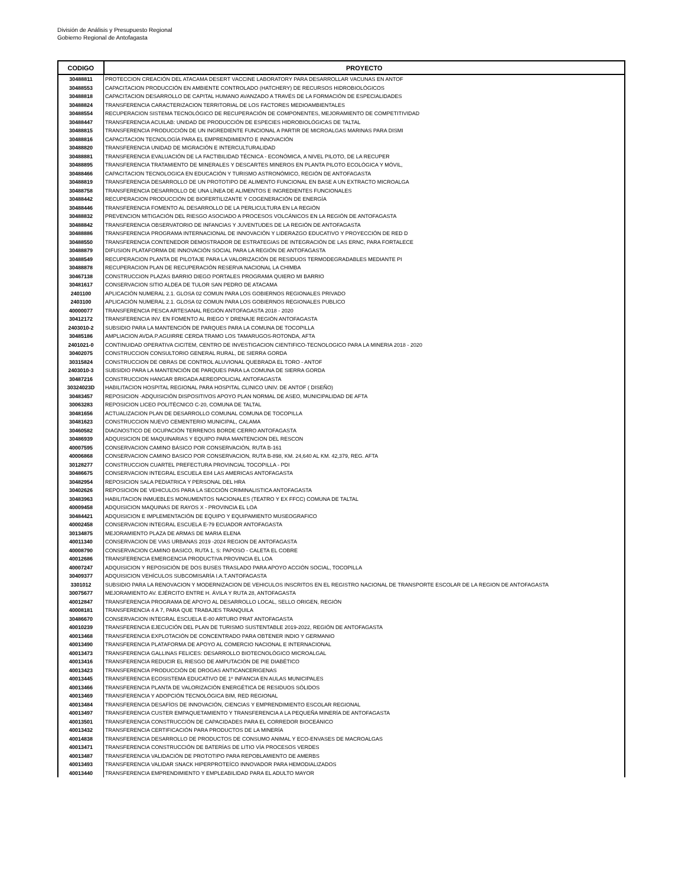División de Análisis y Presupuesto Regional
Gobierno Regional de Antofagasta
| CODIGO | PROYECTO |
| --- | --- |
| 30488811 | PROTECCION CREACIÓN DEL ATACAMA DESERT VACCINE LABORATORY PARA DESARROLLAR VACUNAS EN ANTOF |
| 30488553 | CAPACITACION PRODUCCIÓN EN AMBIENTE CONTROLADO (HATCHERY) DE RECURSOS HIDROBIOLÓGICOS |
| 30488818 | CAPACITACION DESARROLLO DE CAPITAL HUMANO AVANZADO A TRAVÉS DE LA FORMACIÓN DE ESPECIALIDADES |
| 30488824 | TRANSFERENCIA CARACTERIZACION TERRITORIAL DE LOS FACTORES MEDIOAMBIENTALES |
| 30488554 | RECUPERACION SISTEMA TECNOLÓGICO DE RECUPERACIÓN DE COMPONENTES, MEJORAMIENTO DE COMPETITIVIDAD |
| 30488447 | TRANSFERENCIA ACUILAB: UNIDAD DE PRODUCCIÓN DE ESPECIES HIDROBIOLÓGICAS DE TALTAL |
| 30488815 | TRANSFERENCIA PRODUCCIÓN DE UN INGREDIENTE FUNCIONAL A PARTIR DE MICROALGAS MARINAS PARA DISMI |
| 30488816 | CAPACITACION TECNOLOGÍA PARA EL EMPRENDIMIENTO E INNOVACIÓN |
| 30488820 | TRANSFERENCIA UNIDAD DE MIGRACIÓN E INTERCULTURALIDAD |
| 30488881 | TRANSFERENCIA EVALUACIÓN DE LA FACTIBILIDAD TÉCNICA - ECONÓMICA, A NIVEL PILOTO, DE LA RECUPER |
| 30488895 | TRANSFERENCIA TRATAMIENTO DE MINERALES Y DESCARTES MINEROS EN PLANTA PILOTO ECOLÓGICA Y MÓVIL, |
| 30488466 | CAPACITACION TECNOLOGICA EN EDUCACIÓN Y TURISMO ASTRONÓMICO, REGIÓN DE ANTOFAGASTA |
| 30488819 | TRANSFERENCIA DESARROLLO DE UN PROTOTIPO DE ALIMENTO FUNCIONAL EN BASE A UN EXTRACTO MICROALGA |
| 30488758 | TRANSFERENCIA DESARROLLO DE UNA LÍNEA DE ALIMENTOS E INGREDIENTES FUNCIONALES |
| 30488442 | RECUPERACION PRODUCCIÓN DE BIOFERTILIZANTE Y COGENERACIÓN DE ENERGÍA |
| 30488446 | TRANSFERENCIA FOMENTO AL DESARROLLO DE LA PERLICULTURA EN LA REGIÓN |
| 30488832 | PREVENCION MITIGACIÓN DEL RIESGO ASOCIADO A PROCESOS VOLCÁNICOS EN LA REGIÓN DE ANTOFAGASTA |
| 30488842 | TRANSFERENCIA OBSERVATORIO DE INFANCIAS Y JUVENTUDES DE LA REGIÓN DE ANTOFAGASTA |
| 30488886 | TRANSFERENCIA PROGRAMA INTERNACIONAL DE INNOVACIÓN Y LIDERAZGO EDUCATIVO Y PROYECCIÓN DE RED D |
| 30488550 | TRANSFERENCIA CONTENEDOR DEMOSTRADOR DE ESTRATEGIAS DE INTEGRACIÓN DE LAS ERNC, PARA FORTALECE |
| 30488879 | DIFUSION PLATAFORMA DE INNOVACIÓN SOCIAL PARA LA REGIÓN DE ANTOFAGASTA |
| 30488549 | RECUPERACION PLANTA DE PILOTAJE PARA LA VALORIZACIÓN DE RESIDUOS TERMODEGRADABLES MEDIANTE PI |
| 30488878 | RECUPERACION PLAN DE RECUPERACIÓN RESERVA NACIONAL LA CHIMBA |
| 30467138 | CONSTRUCCION PLAZAS BARRIO DIEGO PORTALES PROGRAMA QUIERO MI BARRIO |
| 30481617 | CONSERVACION SITIO ALDEA DE TULOR SAN PEDRO DE ATACAMA |
| 2401100 | APLICACIÓN NUMERAL 2.1. GLOSA 02 COMUN PARA LOS GOBIERNOS REGIONALES PRIVADO |
| 2403100 | APLICACIÓN NUMERAL 2.1. GLOSA 02 COMUN PARA LOS GOBIERNOS REGIONALES PUBLICO |
| 40000077 | TRANSFERENCIA PESCA ARTESANAL REGIÓN ANTOFAGASTA 2018 - 2020 |
| 30412172 | TRANSFERENCIA INV. EN FOMENTO AL RIEGO Y DRENAJE REGIÓN ANTOFAGASTA |
| 2403010-2 | SUBSIDIO PARA LA MANTENCIÓN DE PARQUES PARA LA COMUNA DE TOCOPILLA |
| 30485186 | AMPLIACION AVDA.P.AGUIRRE CERDA TRAMO LOS TAMARUGOS-ROTONDA, AFTA |
| 2401021-0 | CONTINUIDAD OPERATIVA CICITEM, CENTRO DE INVESTIGACION CIENTIFICO-TECNOLOGICO PARA LA MINERIA 2018 - 2020 |
| 30402075 | CONSTRUCCION CONSULTORIO GENERAL RURAL, DE SIERRA GORDA |
| 30315824 | CONSTRUCCION DE OBRAS DE CONTROL ALUVIONAL QUEBRADA EL TORO - ANTOF |
| 2403010-3 | SUBSIDIO PARA LA MANTENCIÓN DE PARQUES PARA LA COMUNA DE SIERRA GORDA |
| 30487216 | CONSTRUCCION HANGAR BRIGADA AEREOPOLICIAL ANTOFAGASTA |
| 30324023D | HABILITACION HOSPITAL REGIONAL PARA HOSPITAL CLINICO UNIV. DE ANTOF ( DISEÑO) |
| 30483457 | REPOSICION -ADQUISICIÓN DISPOSITIVOS APOYO PLAN NORMAL DE ASEO, MUNICIPALIDAD DE AFTA |
| 30063283 | REPOSICION LICEO POLITÉCNICO C-20, COMUNA DE TALTAL |
| 30481656 | ACTUALIZACION PLAN DE DESARROLLO COMUNAL COMUNA DE TOCOPILLA |
| 30481623 | CONSTRUCCION NUEVO CEMENTERIO MUNICIPAL, CALAMA |
| 30460582 | DIAGNOSTICO DE OCUPACIÓN TERRENOS BORDE CERRO ANTOFAGASTA |
| 30486939 | ADQUISICION DE MAQUINARIAS Y EQUIPO PARA MANTENCION DEL RESCON |
| 40007595 | CONSERVACION CAMINO BÁSICO POR CONSERVACIÓN, RUTA B-161 |
| 40006868 | CONSERVACION CAMINO BASICO POR CONSERVACION, RUTA B-898, KM. 24,640 AL KM. 42,379, REG. AFTA |
| 30128277 | CONSTRUCCION CUARTEL PREFECTURA PROVINCIAL TOCOPILLA - PDI |
| 30486675 | CONSERVACION INTEGRAL ESCUELA E84 LAS AMERICAS ANTOFAGASTA |
| 30482954 | REPOSICION SALA PEDIATRICA Y PERSONAL DEL HRA |
| 30402626 | REPOSICION DE VEHICULOS PARA LA SECCIÓN CRIMINALISTICA ANTOFAGASTA |
| 30483963 | HABILITACION INMUEBLES MONUMENTOS NACIONALES (TEATRO Y EX FFCC) COMUNA DE TALTAL |
| 40009458 | ADQUISICION MAQUINAS DE RAYOS X - PROVINCIA EL LOA |
| 30484421 | ADQUISICION E IMPLEMENTACIÓN DE EQUIPO Y EQUIPAMIENTO MUSEOGRAFICO |
| 40002458 | CONSERVACION INTEGRAL ESCUELA E-79 ECUADOR ANTOFAGASTA |
| 30134875 | MEJORAMIENTO PLAZA DE ARMAS DE MARIA ELENA |
| 40011340 | CONSERVACION DE VIAS URBANAS 2019 -2024 REGION DE ANTOFAGASTA |
| 40008790 | CONSERVACION CAMINO BASICO, RUTA 1, S: PAPOSO - CALETA EL COBRE |
| 40012686 | TRANSFERENCIA EMERGENCIA PRODUCTIVA PROVINCIA EL LOA |
| 40007247 | ADQUISICION Y REPOSICIÓN DE DOS BUSES TRASLADO PARA APOYO ACCIÓN SOCIAL, TOCOPILLA |
| 30409377 | ADQUISICION VEHÍCULOS SUBCOMISARÍA I.A.T.ANTOFAGASTA |
| 3301012 | SUBSIDIO PARA LA RENOVACION Y MODERNIZACION DE VEHICULOS INSCRITOS EN EL REGISTRO NACIONAL DE TRANSPORTE ESCOLAR DE LA REGION DE ANTOFAGASTA |
| 30075677 | MEJORAMIENTO AV. EJÉRCITO ENTRE H. ÁVILA Y RUTA 28, ANTOFAGASTA |
| 40012847 | TRANSFERENCIA PROGRAMA DE APOYO AL DESARROLLO LOCAL, SELLO ORIGEN, REGIÓN |
| 40008181 | TRANSFERENCIA 4 A 7, PARA QUE TRABAJES TRANQUILA |
| 30486670 | CONSERVACION INTEGRAL ESCUELA E-80 ARTURO PRAT ANTOFAGASTA |
| 40010239 | TRANSFERENCIA EJECUCIÓN DEL PLAN DE TURISMO SUSTENTABLE 2019-2022, REGIÓN DE ANTOFAGASTA |
| 40013468 | TRANSFERENCIA EXPLOTACIÓN DE CONCENTRADO PARA OBTENER INDIO Y GERMANIO |
| 40013490 | TRANSFERENCIA PLATAFORMA DE APOYO AL COMERCIO NACIONAL E INTERNACIONAL |
| 40013473 | TRANSFERENCIA GALLINAS FELICES: DESARROLLO BIOTECNOLÓGICO MICROALGAL |
| 40013416 | TRANSFERENCIA REDUCIR EL RIESGO DE AMPUTACIÓN DE PIE DIABÉTICO |
| 40013423 | TRANSFERENCIA PRODUCCIÓN DE DROGAS ANTICANCERIGENAS |
| 40013445 | TRANSFERENCIA ECOSISTEMA EDUCATIVO DE 1º INFANCIA EN AULAS MUNICIPALES |
| 40013466 | TRANSFERENCIA PLANTA DE VALORIZACIÓN ENERGÉTICA DE RESIDUOS SÓLIDOS |
| 40013469 | TRANSFERENCIA Y ADOPCIÓN TECNOLÓGICA BIM, RED REGIONAL |
| 40013484 | TRANSFERENCIA DESAFÍOS DE INNOVACIÓN, CIENCIAS Y EMPRENDIMIENTO ESCOLAR REGIONAL |
| 40013497 | TRANSFERENCIA CUSTER EMPAQUETAMIENTO Y TRANSFERENCIA A LA PEQUEÑA MINERÍA DE ANTOFAGASTA |
| 40013501 | TRANSFERENCIA CONSTRUCCIÓN DE CAPACIDADES PARA EL CORREDOR BIOCEÁNICO |
| 40013432 | TRANSFERENCIA CERTIFICACIÓN PARA PRODUCTOS DE LA MINERÍA |
| 40014838 | TRANSFERENCIA DESARROLLO DE PRODUCTOS DE CONSUMO ANIMAL Y ECO-ENVASES DE MACROALGAS |
| 40013471 | TRANSFERENCIA CONSTRUCCIÓN DE BATERÍAS DE LITIO VÍA PROCESOS VERDES |
| 40013487 | TRANSFERENCIA VALIDACIÓN DE PROTOTIPO PARA REPOBLAMIENTO DE AMERBS |
| 40013493 | TRANSFERENCIA VALIDAR SNACK HIPERPROTEÍCO INNOVADOR PARA HEMODIALIZADOS |
| 40013440 | TRANSFERENCIA EMPRENDIMIENTO Y EMPLEABILIDAD PARA EL ADULTO MAYOR |